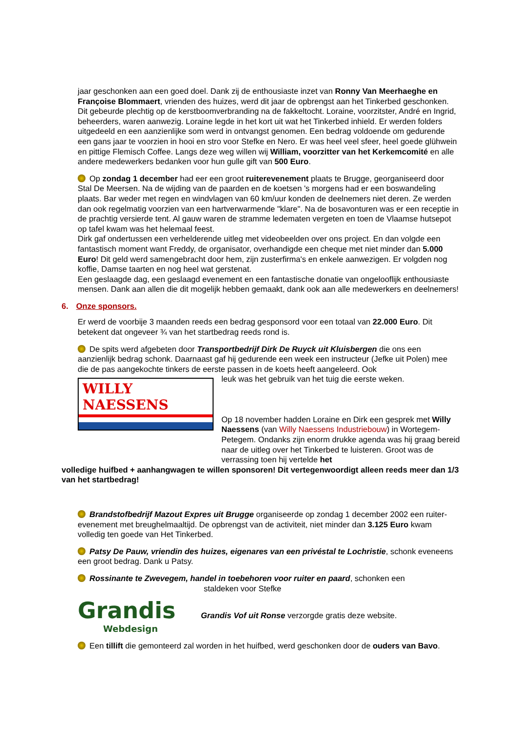jaar geschonken aan een goed doel. Dank zij de enthousiaste inzet van Ronny Van Meerhaeghe en Françoise Blommaert, vrienden des huizes, werd dit jaar de opbrengst aan het Tinkerbed geschonken. Dit gebeurde plechtig op de kerstboomverbranding na de fakkeltocht. Loraine, voorzitster, André en Ingrid, beheerders, waren aanwezig. Loraine legde in het kort uit wat het Tinkerbed inhield. Er werden folders uitgedeeld en een aanzienlijke som werd in ontvangst genomen. Een bedrag voldoende om gedurende een gans jaar te voorzien in hooi en stro voor Stefke en Nero. Er was heel veel sfeer, heel goede glühwein en pittige Flemisch Coffee. Langs deze weg willen wij William, voorzitter van het Kerkemcomité en alle andere medewerkers bedanken voor hun gulle gift van 500 Euro.
Op zondag 1 december had eer een groot ruiterevenement plaats te Brugge, georganiseerd door Stal De Meersen. Na de wijding van de paarden en de koetsen 's morgens had er een boswandeling plaats. Bar weder met regen en windvlagen van 60 km/uur konden de deelnemers niet deren. Ze werden dan ook regelmatig voorzien van een hartverwarmende "klare". Na de bosavonturen was er een receptie in de prachtig versierde tent. Al gauw waren de stramme ledematen vergeten en toen de Vlaamse hutsepot op tafel kwam was het helemaal feest.
Dirk gaf ondertussen een verhelderende uitleg met videobeelden over ons project. En dan volgde een fantastisch moment want Freddy, de organisator, overhandigde een cheque met niet minder dan 5.000 Euro! Dit geld werd samengebracht door hem, zijn zusterfirma's en enkele aanwezigen. Er volgden nog koffie, Damse taarten en nog heel wat gerstenat.
Een geslaagde dag, een geslaagd evenement en een fantastische donatie van ongelooflijk enthousiaste mensen. Dank aan allen die dit mogelijk hebben gemaakt, dank ook aan alle medewerkers en deelnemers!
6. Onze sponsors.
Er werd de voorbije 3 maanden reeds een bedrag gesponsord voor een totaal van 22.000 Euro. Dit betekent dat ongeveer ¾ van het startbedrag reeds rond is.
De spits werd afgebeten door Transportbedrijf Dirk De Ruyck uit Kluisbergen die ons een aanzienlijk bedrag schonk. Daarnaast gaf hij gedurende een week een instructeur (Jefke uit Polen) mee die de pas aangekochte tinkers de eerste passen in de koets heeft aangeleerd. Ook
WILLY
NAESSENS
leuk was het gebruik van het tuig die eerste weken.
Op 18 november hadden Loraine en Dirk een gesprek met Willy Naessens (van Willy Naessens Industriebouw) in Wortegem-Petegem. Ondanks zijn enorm drukke agenda was hij graag bereid naar de uitleg over het Tinkerbed te luisteren. Groot was de verrassing toen hij vertelde het
volledige huifbed + aanhangwagen te willen sponsoren! Dit vertegenwoordigt alleen reeds meer dan 1/3 van het startbedrag!
Brandstofbedrijf Mazout Expres uit Brugge organiseerde op zondag 1 december 2002 een ruiter-evenement met breughelmaaltijd. De opbrengst van de activiteit, niet minder dan 3.125 Euro kwam volledig ten goede van Het Tinkerbed.
Patsy De Pauw, vriendin des huizes, eigenares van een privéstal te Lochristie, schonk eveneens een groot bedrag. Dank u Patsy.
Rossinante te Zwevegem, handel in toebehoren voor ruiter en paard, schonken een
staldeken voor Stefke
Grandis
Webdesign
Grandis Vof uit Ronse verzorgde gratis deze website.
Een tillift die gemonteerd zal worden in het huifbed, werd geschonken door de ouders van Bavo.